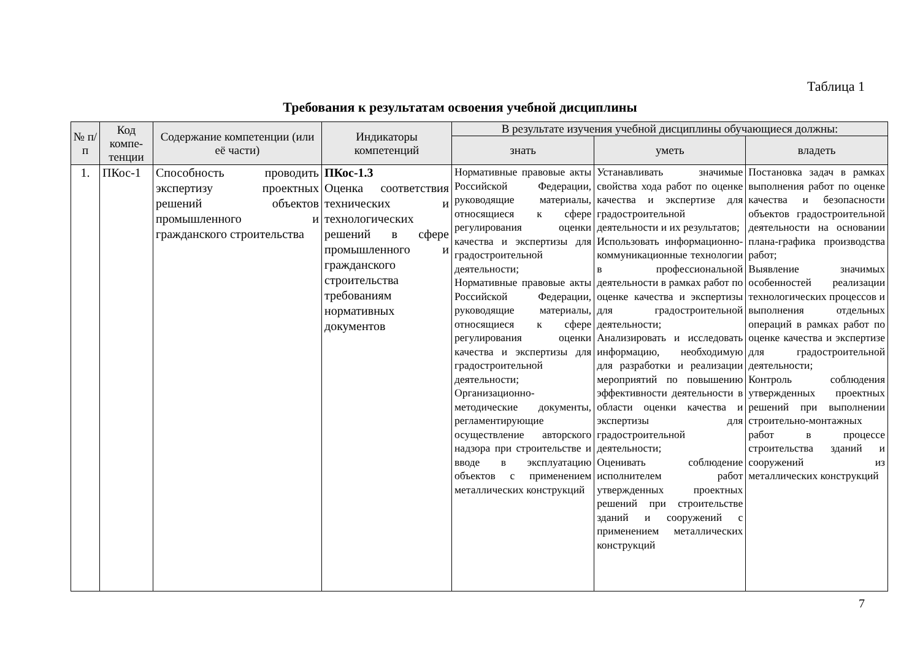Таблица 1
Требования к результатам освоения учебной дисциплины
| № п/п | Код компе-тенции | Содержание компетенции (или её части) | Индикаторы компетенций | В результате изучения учебной дисциплины обучающиеся должны: | | |
| --- | --- | --- | --- | --- | --- | --- |
| | | | | знать | уметь | владеть |
| 1. | ПКос-1 | Способность проводить экспертизу проектных решений объектов промышленного и гражданского строительства | ПКос-1.3 Оценка соответствия технических и технологических решений в сфере промышленного и гражданского строительства требованиям нормативных документов | Нормативные правовые акты Российской Федерации, руководящие материалы, относящиеся к сфере регулирования оценки качества и экспертизы для градостроительной деятельности; Нормативные правовые акты Российской Федерации, руководящие материалы, относящиеся к сфере регулирования оценки качества и экспертизы для градостроительной деятельности; Организационно-методические документы, регламентирующие осуществление авторского надзора при строительстве и вводе в эксплуатацию объектов с применением металлических конструкций | Устанавливать значимые свойства хода работ по оценке качества и экспертизе для градостроительной деятельности и их результатов; Использовать информационно-коммуникационные технологии в профессиональной деятельности в рамках работ по оценке качества и экспертизы для градостроительной деятельности; Анализировать и исследовать информацию, необходимую для разработки и реализации мероприятий по повышению эффективности деятельности в области оценки качества и экспертизы для градостроительной деятельности; Оценивать соблюдение исполнителем работ утвержденных проектных решений при строительстве зданий и сооружений с применением металлических конструкций | Постановка задач в рамках выполнения работ по оценке качества и безопасности объектов градостроительной деятельности на основании плана-графика производства работ; Выявление значимых особенностей реализации технологических процессов и выполнения отдельных операций в рамках работ по оценке качества и экспертизе для градостроительной деятельности; Контроль соблюдения утвержденных проектных решений при выполнении строительно-монтажных работ в процессе строительства зданий и сооружений из металлических конструкций |
7